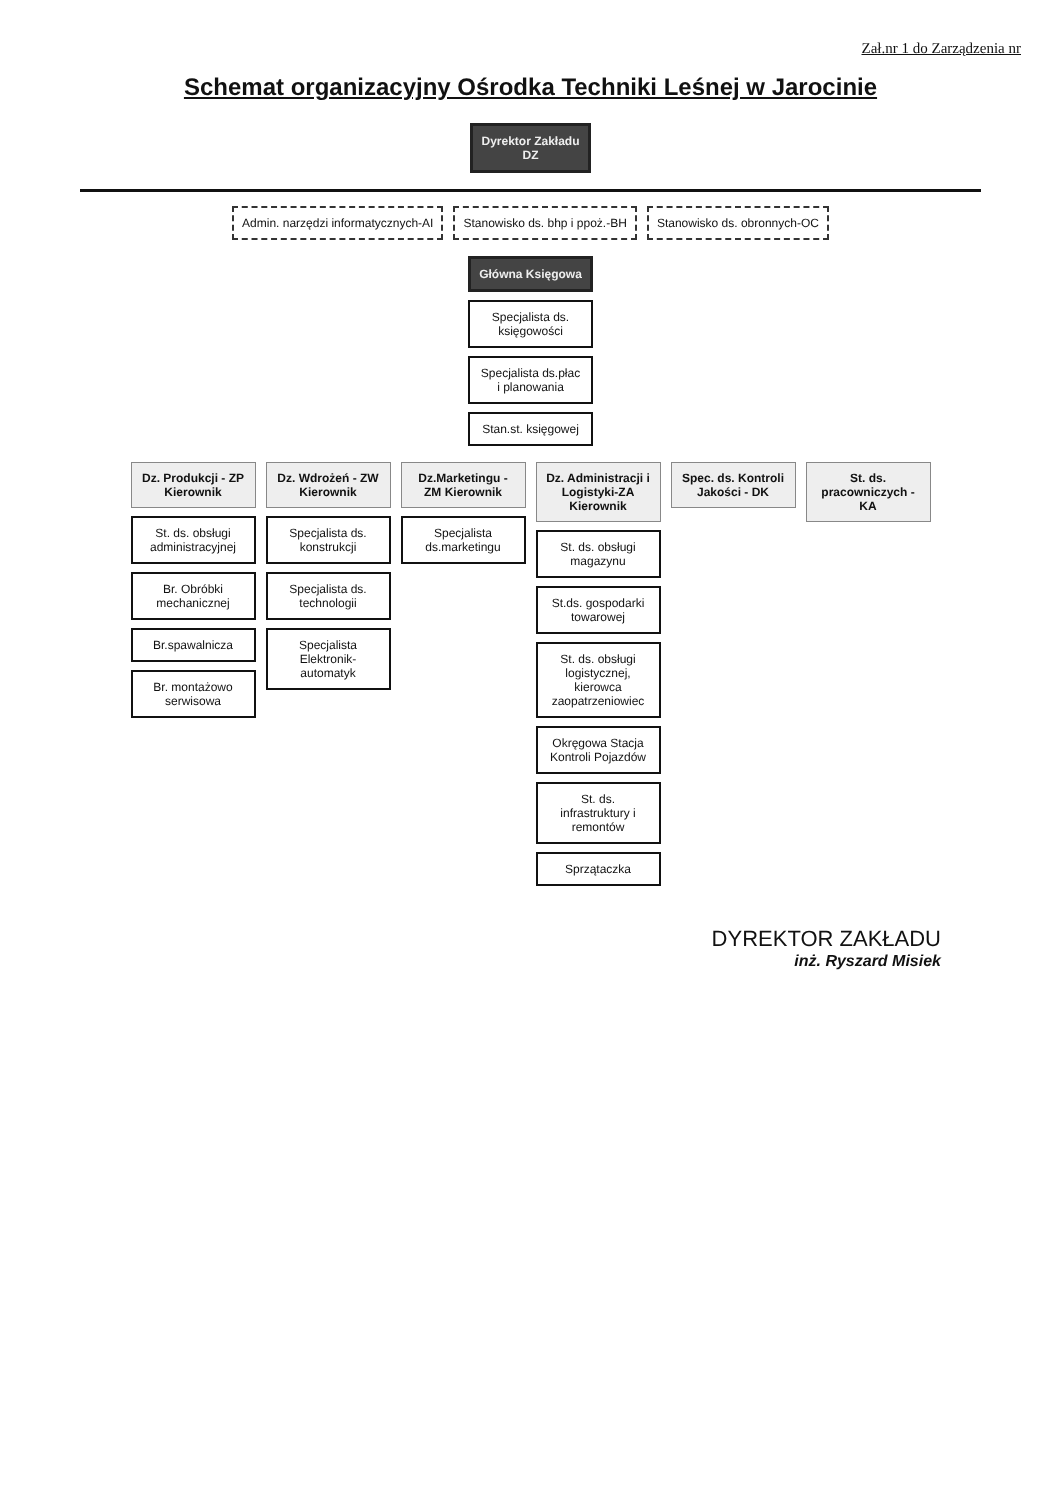Zał.nr 1 do Zarządzenia nr
Schemat organizacyjny Ośrodka Techniki Leśnej w Jarocinie
Dyrektor Zakładu
DZ
Admin. narzędzi informatycznych-AI
Stanowisko ds. bhp i ppoż.-BH Stanowisko ds. obronnych-OC
Główna Księgowa
Specjalista ds. księgowości
Specjalista ds.płac i planowania
Stan.st. księgowej
Dz. Produkcji - ZP Kierownik
St. ds. obsługi administracyjnej
Br. Obróbki mechanicznej
Br.spawalnicza
Br. montażowo serwisowa
Dz. Wdrożeń - ZW Kierownik
Specjalista ds. konstrukcji
Specjalista ds. technologii
Specjalista Elektronik-automatyk
Dz.Marketingu - ZM Kierownik
Specjalista ds.marketingu
Dz. Administracji i Logistyki-ZA Kierownik
St. ds. obsługi magazynu
St.ds. gospodarki towarowej
St. ds. obsługi logistycznej, kierowca zaopatrzeniowiec
Okręgowa Stacja Kontroli Pojazdów
St. ds. infrastruktury i remontów
Sprzątaczka
Spec. ds. Kontroli Jakości - DK
St. ds. pracowniczych - KA
DYREKTOR ZAKŁADU
inż. Ryszard Misiek